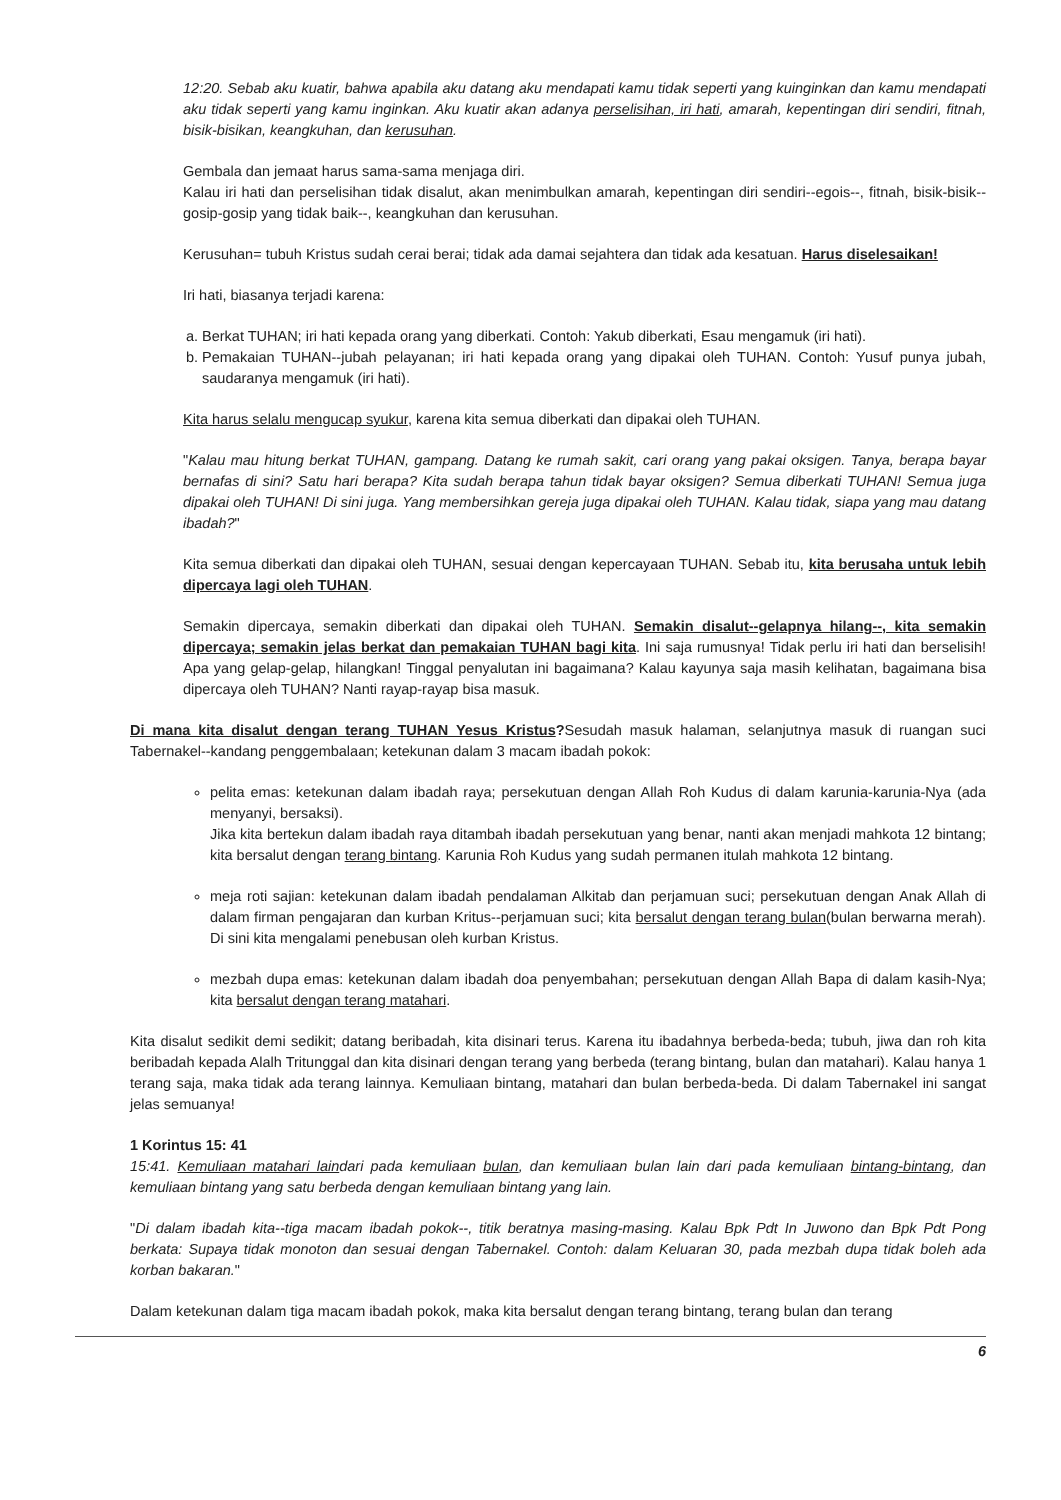12:20. Sebab aku kuatir, bahwa apabila aku datang aku mendapati kamu tidak seperti yang kuinginkan dan kamu mendapati aku tidak seperti yang kamu inginkan. Aku kuatir akan adanya perselisihan, iri hati, amarah, kepentingan diri sendiri, fitnah, bisik-bisikan, keangkuhan, dan kerusuhan.
Gembala dan jemaat harus sama-sama menjaga diri.
Kalau iri hati dan perselisihan tidak disalut, akan menimbulkan amarah, kepentingan diri sendiri--egois--, fitnah, bisik-bisik--gosip-gosip yang tidak baik--, keangkuhan dan kerusuhan.
Kerusuhan= tubuh Kristus sudah cerai berai; tidak ada damai sejahtera dan tidak ada kesatuan. Harus diselesaikan!
Iri hati, biasanya terjadi karena:
a. Berkat TUHAN; iri hati kepada orang yang diberkati. Contoh: Yakub diberkati, Esau mengamuk (iri hati).
b. Pemakaian TUHAN--jubah pelayanan; iri hati kepada orang yang dipakai oleh TUHAN. Contoh: Yusuf punya jubah, saudaranya mengamuk (iri hati).
Kita harus selalu mengucap syukur, karena kita semua diberkati dan dipakai oleh TUHAN.
"Kalau mau hitung berkat TUHAN, gampang. Datang ke rumah sakit, cari orang yang pakai oksigen. Tanya, berapa bayar bernafas di sini? Satu hari berapa? Kita sudah berapa tahun tidak bayar oksigen? Semua diberkati TUHAN! Semua juga dipakai oleh TUHAN! Di sini juga. Yang membersihkan gereja juga dipakai oleh TUHAN. Kalau tidak, siapa yang mau datang ibadah?"
Kita semua diberkati dan dipakai oleh TUHAN, sesuai dengan kepercayaan TUHAN. Sebab itu, kita berusaha untuk lebih dipercaya lagi oleh TUHAN.
Semakin dipercaya, semakin diberkati dan dipakai oleh TUHAN. Semakin disalut--gelapnya hilang--, kita semakin dipercaya; semakin jelas berkat dan pemakaian TUHAN bagi kita. Ini saja rumusnya! Tidak perlu iri hati dan berselisih! Apa yang gelap-gelap, hilangkan! Tinggal penyalutan ini bagaimana? Kalau kayunya saja masih kelihatan, bagaimana bisa dipercaya oleh TUHAN? Nanti rayap-rayap bisa masuk.
Di mana kita disalut dengan terang TUHAN Yesus Kristus?Sesudah masuk halaman, selanjutnya masuk di ruangan suci Tabernakel--kandang penggembalaan; ketekunan dalam 3 macam ibadah pokok:
pelita emas: ketekunan dalam ibadah raya; persekutuan dengan Allah Roh Kudus di dalam karunia-karunia-Nya (ada menyanyi, bersaksi).
Jika kita bertekun dalam ibadah raya ditambah ibadah persekutuan yang benar, nanti akan menjadi mahkota 12 bintang; kita bersalut dengan terang bintang. Karunia Roh Kudus yang sudah permanen itulah mahkota 12 bintang.
meja roti sajian: ketekunan dalam ibadah pendalaman Alkitab dan perjamuan suci; persekutuan dengan Anak Allah di dalam firman pengajaran dan kurban Kritus--perjamuan suci; kita bersalut dengan terang bulan(bulan berwarna merah). Di sini kita mengalami penebusan oleh kurban Kristus.
mezbah dupa emas: ketekunan dalam ibadah doa penyembahan; persekutuan dengan Allah Bapa di dalam kasih-Nya; kita bersalut dengan terang matahari.
Kita disalut sedikit demi sedikit; datang beribadah, kita disinari terus. Karena itu ibadahnya berbeda-beda; tubuh, jiwa dan roh kita beribadah kepada Alalh Tritunggal dan kita disinari dengan terang yang berbeda (terang bintang, bulan dan matahari). Kalau hanya 1 terang saja, maka tidak ada terang lainnya. Kemuliaan bintang, matahari dan bulan berbeda-beda. Di dalam Tabernakel ini sangat jelas semuanya!
1 Korintus 15: 41
15:41. Kemuliaan matahari laindari pada kemuliaan bulan, dan kemuliaan bulan lain dari pada kemuliaan bintang-bintang, dan kemuliaan bintang yang satu berbeda dengan kemuliaan bintang yang lain.
"Di dalam ibadah kita--tiga macam ibadah pokok--, titik beratnya masing-masing. Kalau Bpk Pdt In Juwono dan Bpk Pdt Pong berkata: Supaya tidak monoton dan sesuai dengan Tabernakel. Contoh: dalam Keluaran 30, pada mezbah dupa tidak boleh ada korban bakaran."
Dalam ketekunan dalam tiga macam ibadah pokok, maka kita bersalut dengan terang bintang, terang bulan dan terang
6